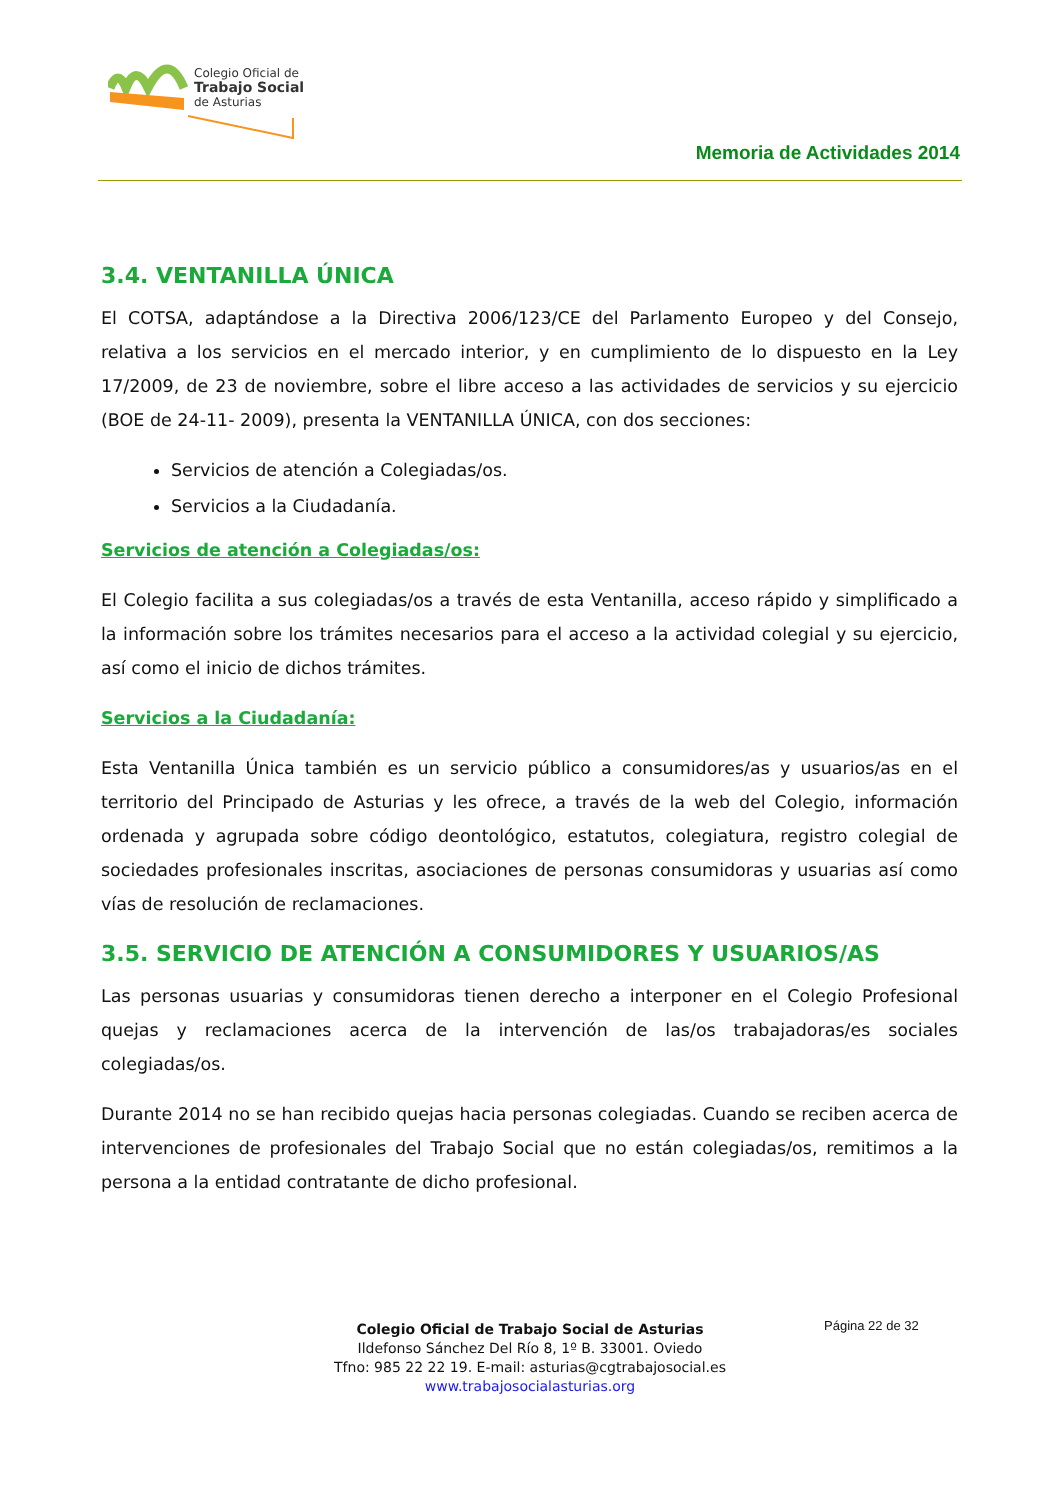Colegio Oficial de
Trabajo Social
de Asturias
Memoria de Actividades 2014
3.4. VENTANILLA ÚNICA
El COTSA, adaptándose a la Directiva 2006/123/CE del Parlamento Europeo y del Consejo, relativa a los servicios en el mercado interior, y en cumplimiento de lo dispuesto en la Ley 17/2009, de 23 de noviembre, sobre el libre acceso a las actividades de servicios y su ejercicio (BOE de 24-11- 2009), presenta la VENTANILLA ÚNICA, con dos secciones:
Servicios de atención a Colegiadas/os.
Servicios a la Ciudadanía.
Servicios de atención a Colegiadas/os:
El Colegio facilita a sus colegiadas/os a través de esta Ventanilla, acceso rápido y simplificado a la información sobre los trámites necesarios para el acceso a la actividad colegial y su ejercicio, así como el inicio de dichos trámites.
Servicios a la Ciudadanía:
Esta Ventanilla Única también es un servicio público a consumidores/as y usuarios/as en el territorio del Principado de Asturias y les ofrece, a través de la web del Colegio, información ordenada y agrupada sobre código deontológico, estatutos, colegiatura, registro colegial de sociedades profesionales inscritas, asociaciones de personas consumidoras y usuarias así como vías de resolución de reclamaciones.
3.5. SERVICIO DE ATENCIÓN A CONSUMIDORES Y USUARIOS/AS
Las personas usuarias y consumidoras tienen derecho a interponer en el Colegio Profesional quejas y reclamaciones acerca de la intervención de las/os trabajadoras/es sociales colegiadas/os.
Durante 2014 no se han recibido quejas hacia personas colegiadas. Cuando se reciben acerca de intervenciones de profesionales del Trabajo Social que no están colegiadas/os, remitimos a la persona a la entidad contratante de dicho profesional.
Página 22 de 32
Colegio Oficial de Trabajo Social de Asturias
Ildefonso Sánchez Del Río 8, 1º B. 33001. Oviedo
Tfno: 985 22 22 19. E-mail: asturias@cgtrabajosocial.es
www.trabajosocialasturias.org